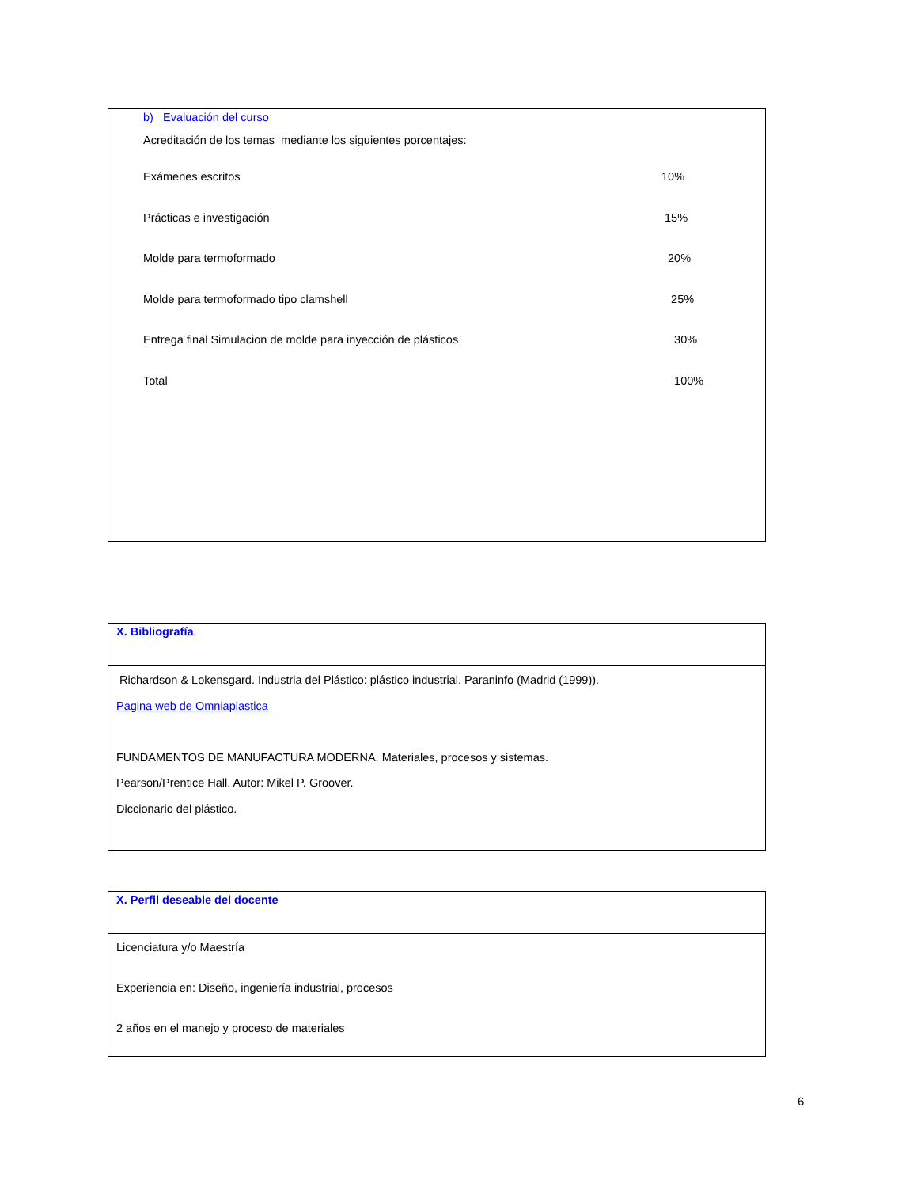b) Evaluación del curso
Acreditación de los temas mediante los siguientes porcentajes:
Exámenes escritos 10%
Prácticas e investigación 15%
Molde para termoformado 20%
Molde para termoformado tipo clamshell 25%
Entrega final Simulacion de molde para inyección de plásticos 30%
Total 100%
X. Bibliografía
Richardson & Lokensgard. Industria del Plástico: plástico industrial. Paraninfo (Madrid (1999)).
Pagina web de Omniaplastica
FUNDAMENTOS DE MANUFACTURA MODERNA. Materiales, procesos y sistemas.
Pearson/Prentice Hall. Autor: Mikel P. Groover.
Diccionario del plástico.
X. Perfil deseable del docente
Licenciatura y/o Maestría
Experiencia en: Diseño, ingeniería industrial, procesos
2 años en el manejo y proceso de materiales
6